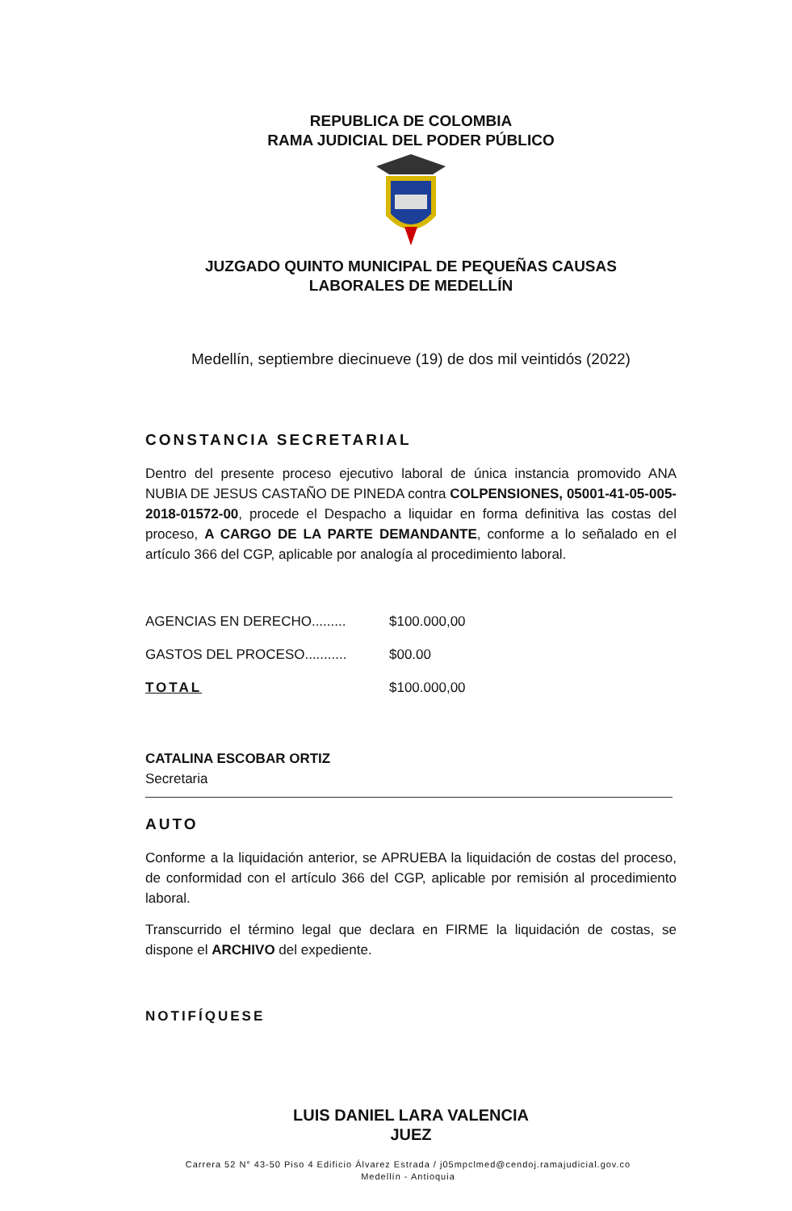REPUBLICA DE COLOMBIA
RAMA JUDICIAL DEL PODER PÚBLICO
JUZGADO QUINTO MUNICIPAL DE PEQUEÑAS CAUSAS
LABORALES DE MEDELLÍN
Medellín, septiembre diecinueve (19) de dos mil veintidós (2022)
CONSTANCIA SECRETARIAL
Dentro del presente proceso ejecutivo laboral de única instancia promovido ANA NUBIA DE JESUS CASTAÑO DE PINEDA contra COLPENSIONES, 05001-41-05-005-2018-01572-00, procede el Despacho a liquidar en forma definitiva las costas del proceso, A CARGO DE LA PARTE DEMANDANTE, conforme a lo señalado en el artículo 366 del CGP, aplicable por analogía al procedimiento laboral.
| AGENCIAS EN DERECHO......... | $100.000,00 |
| GASTOS DEL PROCESO........... | $00.00 |
| TOTAL | $100.000,00 |
CATALINA ESCOBAR ORTIZ
Secretaria
AUTO
Conforme a la liquidación anterior, se APRUEBA la liquidación de costas del proceso, de conformidad con el artículo 366 del CGP, aplicable por remisión al procedimiento laboral.
Transcurrido el término legal que declara en FIRME la liquidación de costas, se dispone el ARCHIVO del expediente.
NOTIFÍQUESE
LUIS DANIEL LARA VALENCIA
JUEZ
Carrera 52 N° 43-50 Piso 4 Edificio Álvarez Estrada / j05mpclmed@cendoj.ramajudicial.gov.co
Medellín - Antioquia